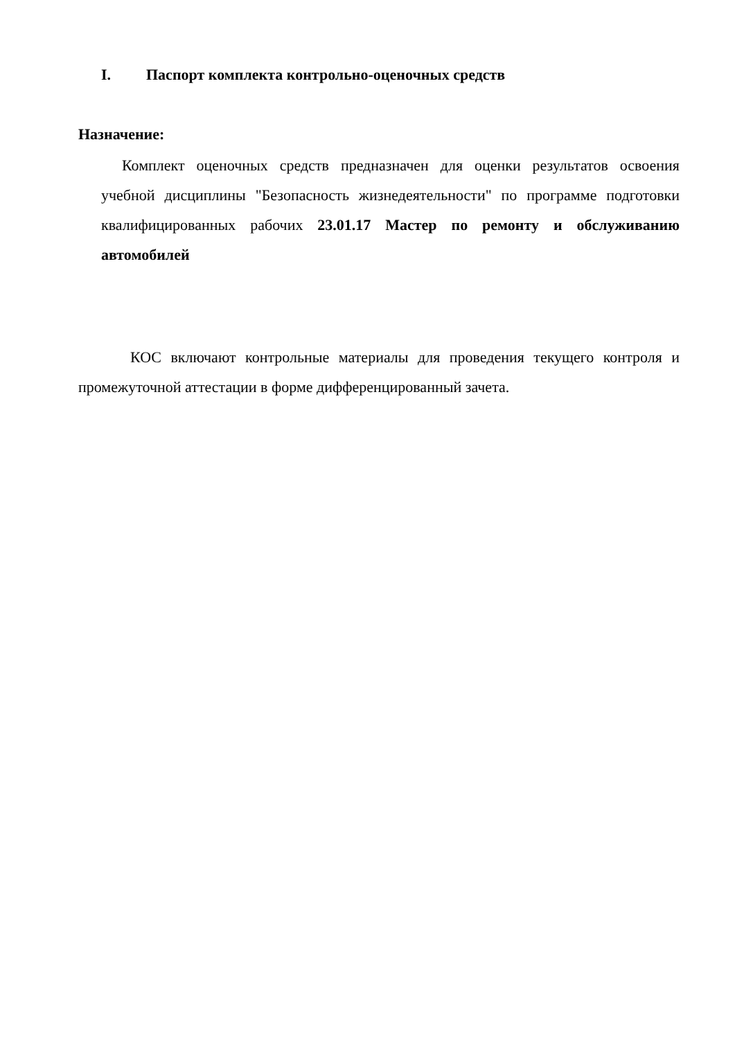I. Паспорт комплекта контрольно-оценочных средств
Назначение:
Комплект оценочных средств предназначен для оценки результатов освоения учебной дисциплины "Безопасность жизнедеятельности" по программе подготовки квалифицированных рабочих 23.01.17 Мастер по ремонту и обслуживанию автомобилей
КОС включают контрольные материалы для проведения текущего контроля и промежуточной аттестации в форме дифференцированный зачета.